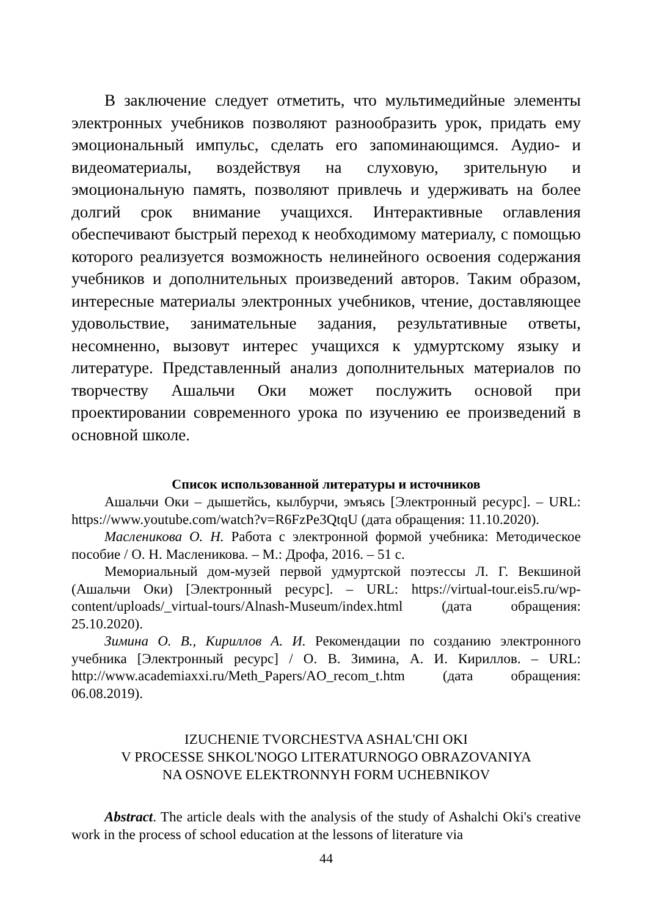В заключение следует отметить, что мультимедийные элементы электронных учебников позволяют разнообразить урок, придать ему эмоциональный импульс, сделать его запоминающимся. Аудио- и видеоматериалы, воздействуя на слуховую, зрительную и эмоциональную память, позволяют привлечь и удерживать на более долгий срок внимание учащихся. Интерактивные оглавления обеспечивают быстрый переход к необходимому материалу, с помощью которого реализуется возможность нелинейного освоения содержания учебников и дополнительных произведений авторов. Таким образом, интересные материалы электронных учебников, чтение, доставляющее удовольствие, занимательные задания, результативные ответы, несомненно, вызовут интерес учащихся к удмуртскому языку и литературе. Представленный анализ дополнительных материалов по творчеству Ашальчи Оки может послужить основой при проектировании современного урока по изучению ее произведений в основной школе.
Список использованной литературы и источников
Ашальчи Оки – дышетйсь, кылбурчи, эмъясь [Электронный ресурс]. – URL: https://www.youtube.com/watch?v=R6FzPe3QtqU (дата обращения: 11.10.2020).
Масленикова О. Н. Работа с электронной формой учебника: Методическое пособие / О. Н. Масленикова. – М.: Дрофа, 2016. – 51 с.
Мемориальный дом-музей первой удмуртской поэтессы Л. Г. Векшиной (Ашальчи Оки) [Электронный ресурс]. – URL: https://virtual-tour.eis5.ru/wp-content/uploads/_virtual-tours/Alnash-Museum/index.html (дата обращения: 25.10.2020).
Зимина О. В., Кириллов А. И. Рекомендации по созданию электронного учебника [Электронный ресурс] / О. В. Зимина, А. И. Кириллов. – URL: http://www.academiaxxi.ru/Meth_Papers/AO_recom_t.htm (дата обращения: 06.08.2019).
IZUCHENIE TVORCHESTVA ASHAL'CHI OKI
V PROCESSE SHKOL'NOGO LITERATURNOGO OBRAZOVANIYA
NA OSNOVE ELEKTRONNYH FORM UCHEBNIKOV
Abstract. The article deals with the analysis of the study of Ashalchi Oki's creative work in the process of school education at the lessons of literature via
44